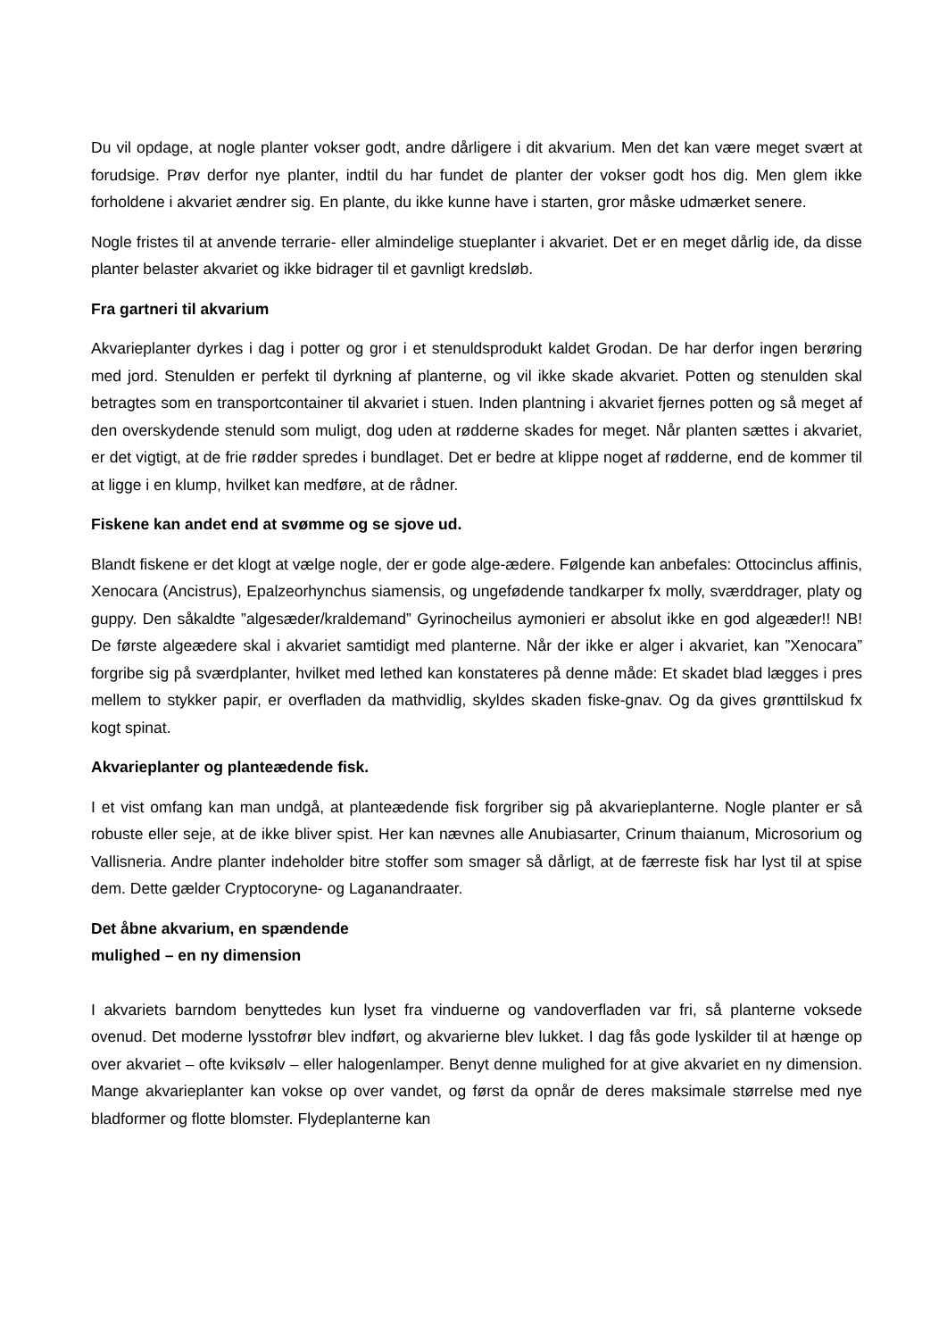Du vil opdage, at nogle planter vokser godt, andre dårligere i dit akvarium. Men det kan være meget svært at forudsige. Prøv derfor nye planter, indtil du har fundet de planter der vokser godt hos dig. Men glem ikke forholdene i akvariet ændrer sig. En plante, du ikke kunne have i starten, gror måske udmærket senere.
Nogle fristes til at anvende terrarie- eller almindelige stueplanter i akvariet. Det er en meget dårlig ide, da disse planter belaster akvariet og ikke bidrager til et gavnligt kredsløb.
Fra gartneri til akvarium
Akvarieplanter dyrkes i dag i potter og gror i et stenuldsprodukt kaldet Grodan. De har derfor ingen berøring med jord. Stenulden er perfekt til dyrkning af planterne, og vil ikke skade akvariet. Potten og stenulden skal betragtes som en transportcontainer til akvariet i stuen. Inden plantning i akvariet fjernes potten og så meget af den overskydende stenuld som muligt, dog uden at rødderne skades for meget. Når planten sættes i akvariet, er det vigtigt, at de frie rødder spredes i bundlaget. Det er bedre at klippe noget af rødderne, end de kommer til at ligge i en klump, hvilket kan medføre, at de rådner.
Fiskene kan andet end at svømme og se sjove ud.
Blandt fiskene er det klogt at vælge nogle, der er gode alge-ædere. Følgende kan anbefales: Ottocinclus affinis, Xenocara (Ancistrus), Epalzeorhynchus siamensis, og ungefødende tandkarper fx molly, sværddrager, platy og guppy. Den såkaldte ”algesæder/kraldemand” Gyrinocheilus aymonieri er absolut ikke en god algeæder!! NB! De første algeædere skal i akvariet samtidigt med planterne. Når der ikke er alger i akvariet, kan ”Xenocara” forgribe sig på sværdplanter, hvilket med lethed kan konstateres på denne måde: Et skadet blad lægges i pres mellem to stykker papir, er overfladen da mathvidlig, skyldes skaden fiske-gnav. Og da gives grønttilskud fx kogt spinat.
Akvarieplanter og planteædende fisk.
I et vist omfang kan man undgå, at planteædende fisk forgriber sig på akvarieplanterne. Nogle planter er så robuste eller seje, at de ikke bliver spist. Her kan nævnes alle Anubiasarter, Crinum thaianum, Microsorium og Vallisneria. Andre planter indeholder bitre stoffer som smager så dårligt, at de færreste fisk har lyst til at spise dem. Dette gælder Cryptocoryne- og Laganandraater.
Det åbne akvarium, en spændende
mulighed – en ny dimension
I akvariets barndom benyttedes kun lyset fra vinduerne og vandoverfladen var fri, så planterne voksede ovenud. Det moderne lysstofrør blev indført, og akvarierne blev lukket. I dag fås gode lyskilder til at hænge op over akvariet – ofte kviksølv – eller halogenlamper. Benyt denne mulighed for at give akvariet en ny dimension. Mange akvarieplanter kan vokse op over vandet, og først da opnår de deres maksimale størrelse med nye bladformer og flotte blomster. Flydeplanterne kan